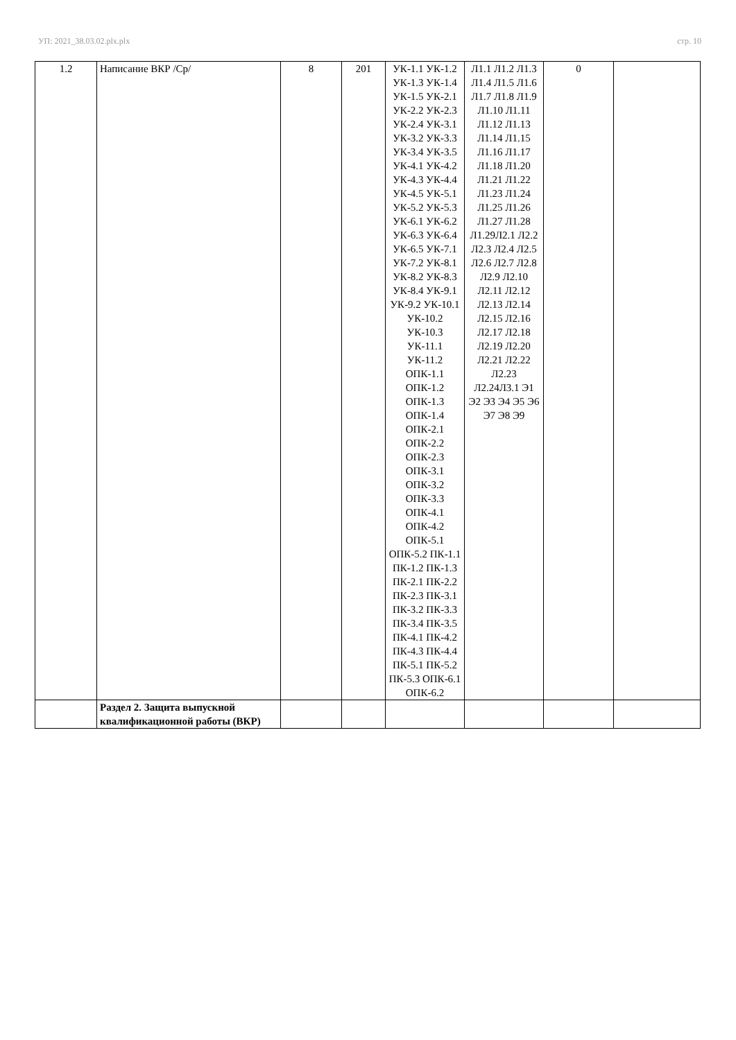УП: 2021_38.03.02.plx.plx стр. 10
| 1.2 | Написание ВКР /Ср/ | 8 | 201 | УК-1.1 УК-1.2 УК-1.3 УК-1.4 УК-1.5 УК-2.1 УК-2.2 УК-2.3 УК-2.4 УК-3.1 УК-3.2 УК-3.3 УК-3.4 УК-3.5 УК-4.1 УК-4.2 УК-4.3 УК-4.4 УК-4.5 УК-5.1 УК-5.2 УК-5.3 УК-6.1 УК-6.2 УК-6.3 УК-6.4 УК-6.5 УК-7.1 УК-7.2 УК-8.1 УК-8.2 УК-8.3 УК-8.4 УК-9.1 УК-9.2 УК-10.1 УК-10.2 УК-10.3 УК-11.1 УК-11.2 ОПК-1.1 ОПК-1.2 ОПК-1.3 ОПК-1.4 ОПК-2.1 ОПК-2.2 ОПК-2.3 ОПК-3.1 ОПК-3.2 ОПК-3.3 ОПК-4.1 ОПК-4.2 ОПК-5.1 ОПК-5.2 ПК-1.1 ПК-1.2 ПК-1.3 ПК-2.1 ПК-2.2 ПК-2.3 ПК-3.1 ПК-3.2 ПК-3.3 ПК-3.4 ПК-3.5 ПК-4.1 ПК-4.2 ПК-4.3 ПК-4.4 ПК-5.1 ПК-5.2 ПК-5.3 ОПК-6.1 ОПК-6.2 | Л1.1 Л1.2 Л1.3 Л1.4 Л1.5 Л1.6 Л1.7 Л1.8 Л1.9 Л1.10 Л1.11 Л1.12 Л1.13 Л1.14 Л1.15 Л1.16 Л1.17 Л1.18 Л1.20 Л1.21 Л1.22 Л1.23 Л1.24 Л1.25 Л1.26 Л1.27 Л1.28 Л1.29Л2.1 Л2.2 Л2.3 Л2.4 Л2.5 Л2.6 Л2.7 Л2.8 Л2.9 Л2.10 Л2.11 Л2.12 Л2.13 Л2.14 Л2.15 Л2.16 Л2.17 Л2.18 Л2.19 Л2.20 Л2.21 Л2.22 Л2.23 Л2.24Л3.1 Э1 Э2 Э3 Э4 Э5 Э6 Э7 Э8 Э9 | 0 | |
| | Раздел 2. Защита выпускной квалификационной работы (ВКР) | | | | | | |